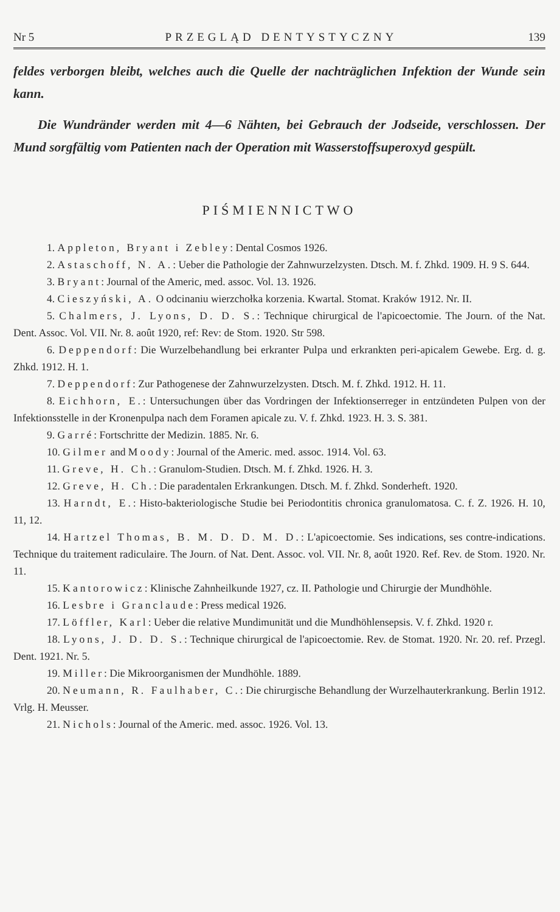Nr 5 PRZEGLĄD DENTYSTYCZNY 139
feldes verborgen bleibt, welches auch die Quelle der nachträglichen Infektion der Wunde sein kann.
Die Wundränder werden mit 4—6 Nähten, bei Gebrauch der Jodseide, verschlossen. Der Mund sorgfältig vom Patienten nach der Operation mit Wasserstoffsuperoxyd gespült.
PIŚMIENNICTWO
1. Appleton, Bryant i Zebley: Dental Cosmos 1926.
2. Astaschoff, N. A.: Ueber die Pathologie der Zahnwurzelzysten. Dtsch. M. f. Zhkd. 1909. H. 9 S. 644.
3. Bryant: Journal of the Americ, med. assoc. Vol. 13. 1926.
4. Cieszyński, A. O odcinaniu wierzchołka korzenia. Kwartal. Stomat. Kraków 1912. Nr. II.
5. Chalmers, J. Lyons, D. D. S.: Technique chirurgical de l'apicoectomie. The Journ. of the Nat. Dent. Assoc. Vol. VII. Nr. 8. août 1920, ref: Rev: de Stom. 1920. Str 598.
6. Deppendorf: Die Wurzelbehandlung bei erkranter Pulpa und erkrankten peri-apicalem Gewebe. Erg. d. g. Zhkd. 1912. H. 1.
7. Deppendorf: Zur Pathogenese der Zahnwurzelzysten. Dtsch. M. f. Zhkd. 1912. H. 11.
8. Eichhorn, E.: Untersuchungen über das Vordringen der Infektionserreger in entzündeten Pulpen von der Infektionsstelle in der Kronenpulpa nach dem Foramen apicale zu. V. f. Zhkd. 1923. H. 3. S. 381.
9. Garré: Fortschritte der Medizin. 1885. Nr. 6.
10. Gilmer and Moody: Journal of the Americ. med. assoc. 1914. Vol. 63.
11. Greve, H. Ch.: Granulom-Studien. Dtsch. M. f. Zhkd. 1926. H. 3.
12. Greve, H. Ch.: Die paradentalen Erkrankungen. Dtsch. M. f. Zhkd. Sonderheft. 1920.
13. Harndt, E.: Histo-bakteriologische Studie bei Periodontitis chronica granulomatosa. C. f. Z. 1926. H. 10, 11, 12.
14. Hartzel Thomas, B. M. D. D. M. D.: L'apicoectomie. Ses indications, ses contre-indications. Technique du traitement radiculaire. The Journ. of Nat. Dent. Assoc. vol. VII. Nr. 8, août 1920. Ref. Rev. de Stom. 1920. Nr. 11.
15. Kantorowicz: Klinische Zahnheilkunde 1927, cz. II. Pathologie und Chirurgie der Mundhöhle.
16. Lesbre i Granclaude: Press medical 1926.
17. Löffler, Karl: Ueber die relative Mundimunität und die Mundhöhlensepsis. V. f. Zhkd. 1920 r.
18. Lyons, J. D. D. S.: Technique chirurgical de l'apicoectomie. Rev. de Stomat. 1920. Nr. 20. ref. Przegl. Dent. 1921. Nr. 5.
19. Miller: Die Mikroorganismen der Mundhöhle. 1889.
20. Neumann, R. Faulhaber, C.: Die chirurgische Behandlung der Wurzelhauterkrankung. Berlin 1912. Vrlg. H. Meusser.
21. Nichols: Journal of the Americ. med. assoc. 1926. Vol. 13.